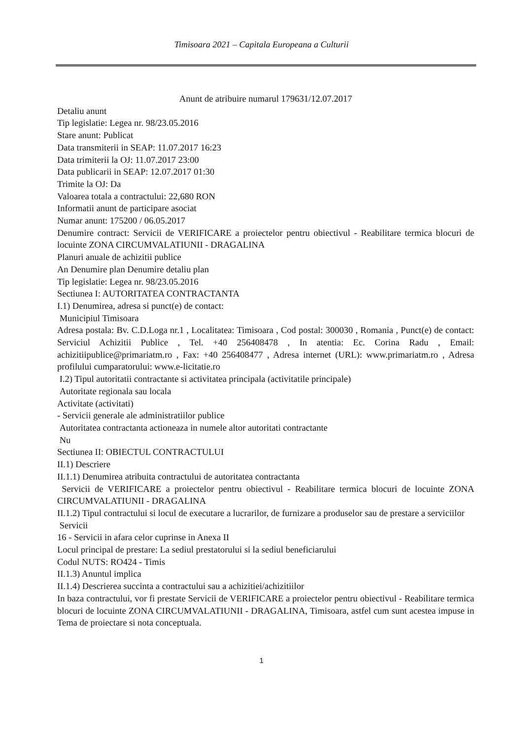Timisoara 2021 – Capitala Europeana a Culturii
Anunt de atribuire numarul 179631/12.07.2017
Detaliu anunt
Tip legislatie: Legea nr. 98/23.05.2016
Stare anunt: Publicat
Data transmiterii in SEAP: 11.07.2017 16:23
Data trimiterii la OJ: 11.07.2017 23:00
Data publicarii in SEAP: 12.07.2017 01:30
Trimite la OJ: Da
Valoarea totala a contractului: 22,680 RON
Informatii anunt de participare asociat
Numar anunt: 175200 / 06.05.2017
Denumire contract: Servicii de VERIFICARE a proiectelor pentru obiectivul - Reabilitare termica blocuri de locuinte ZONA CIRCUMVALATIUNII - DRAGALINA
Planuri anuale de achizitii publice
An Denumire plan Denumire detaliu plan
Tip legislatie: Legea nr. 98/23.05.2016
Sectiunea I: AUTORITATEA CONTRACTANTA
I.1) Denumirea, adresa si punct(e) de contact:
Municipiul Timisoara
Adresa postala: Bv. C.D.Loga nr.1 , Localitatea: Timisoara , Cod postal: 300030 , Romania , Punct(e) de contact: Serviciul Achizitii Publice , Tel. +40 256408478 , In atentia: Ec. Corina Radu , Email: achizitiipublice@primariatm.ro , Fax: +40 256408477 , Adresa internet (URL): www.primariatm.ro , Adresa profilului cumparatorului: www.e-licitatie.ro
I.2) Tipul autoritatii contractante si activitatea principala (activitatile principale)
Autoritate regionala sau locala
Activitate (activitati)
- Servicii generale ale administratiilor publice
Autoritatea contractanta actioneaza in numele altor autoritati contractante
Nu
Sectiunea II: OBIECTUL CONTRACTULUI
II.1) Descriere
II.1.1) Denumirea atribuita contractului de autoritatea contractanta
Servicii de VERIFICARE a proiectelor pentru obiectivul - Reabilitare termica blocuri de locuinte ZONA CIRCUMVALATIUNII - DRAGALINA
II.1.2) Tipul contractului si locul de executare a lucrarilor, de furnizare a produselor sau de prestare a serviciilor
Servicii
16 - Servicii in afara celor cuprinse in Anexa II
Locul principal de prestare: La sediul prestatorului si la sediul beneficiarului
Codul NUTS: RO424 - Timis
II.1.3) Anuntul implica
II.1.4) Descrierea succinta a contractului sau a achizitiei/achizitiilor
In baza contractului, vor fi prestate Servicii de VERIFICARE a proiectelor pentru obiectivul - Reabilitare termica blocuri de locuinte ZONA CIRCUMVALATIUNII - DRAGALINA, Timisoara, astfel cum sunt acestea impuse in Tema de proiectare si nota conceptuala.
1